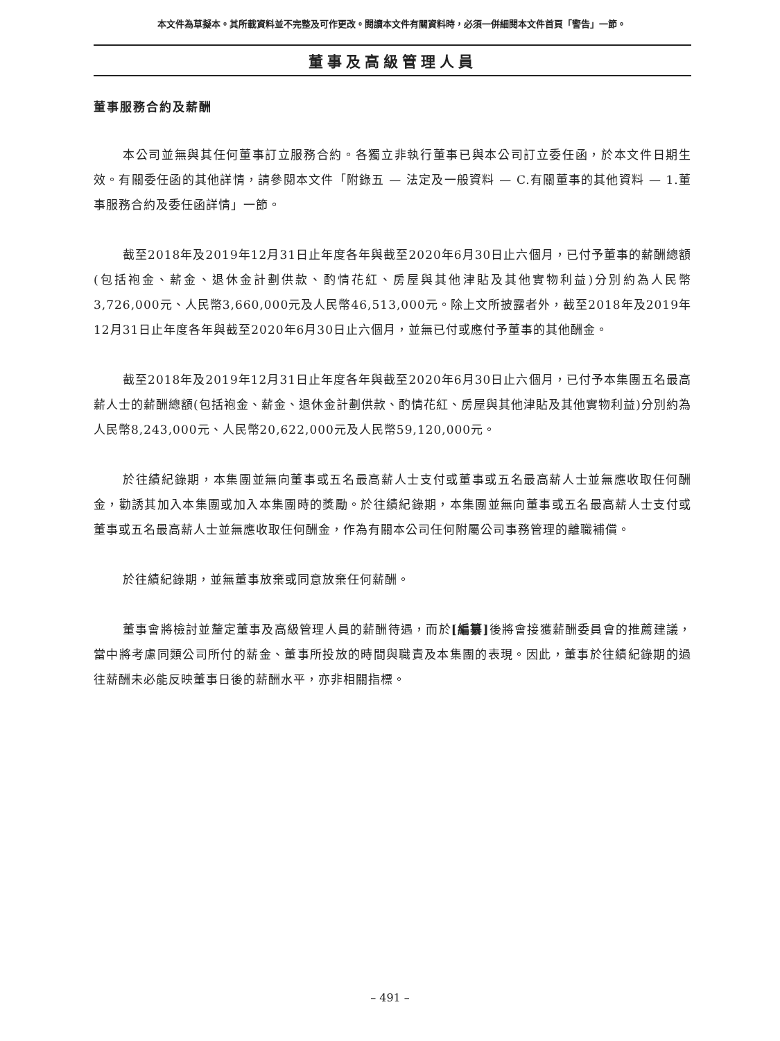本文件為草擬本。其所載資料並不完整及可作更改。閱讀本文件有關資料時，必須一併細閱本文件首頁「警告」一節。
董事及高級管理人員
董事服務合約及薪酬
本公司並無與其任何董事訂立服務合約。各獨立非執行董事已與本公司訂立委任函，於本文件日期生效。有關委任函的其他詳情，請參閱本文件「附錄五 — 法定及一般資料 — C.有關董事的其他資料 — 1.董事服務合約及委任函詳情」一節。
截至2018年及2019年12月31日止年度各年與截至2020年6月30日止六個月，已付予董事的薪酬總額(包括袍金、薪金、退休金計劃供款、酌情花紅、房屋與其他津貼及其他實物利益)分別約為人民幣3,726,000元、人民幣3,660,000元及人民幣46,513,000元。除上文所披露者外，截至2018年及2019年12月31日止年度各年與截至2020年6月30日止六個月，並無已付或應付予董事的其他酬金。
截至2018年及2019年12月31日止年度各年與截至2020年6月30日止六個月，已付予本集團五名最高薪人士的薪酬總額(包括袍金、薪金、退休金計劃供款、酌情花紅、房屋與其他津貼及其他實物利益)分別約為人民幣8,243,000元、人民幣20,622,000元及人民幣59,120,000元。
於往績紀錄期，本集團並無向董事或五名最高薪人士支付或董事或五名最高薪人士並無應收取任何酬金，勸誘其加入本集團或加入本集團時的獎勵。於往績紀錄期，本集團並無向董事或五名最高薪人士支付或董事或五名最高薪人士並無應收取任何酬金，作為有關本公司任何附屬公司事務管理的離職補償。
於往績紀錄期，並無董事放棄或同意放棄任何薪酬。
董事會將檢討並釐定董事及高級管理人員的薪酬待遇，而於[編纂] 後將會接獲薪酬委員會的推薦建議，當中將考慮同類公司所付的薪金、董事所投放的時間與職責及本集團的表現。因此，董事於往績紀錄期的過往薪酬未必能反映董事日後的薪酬水平，亦非相關指標。
– 491 –